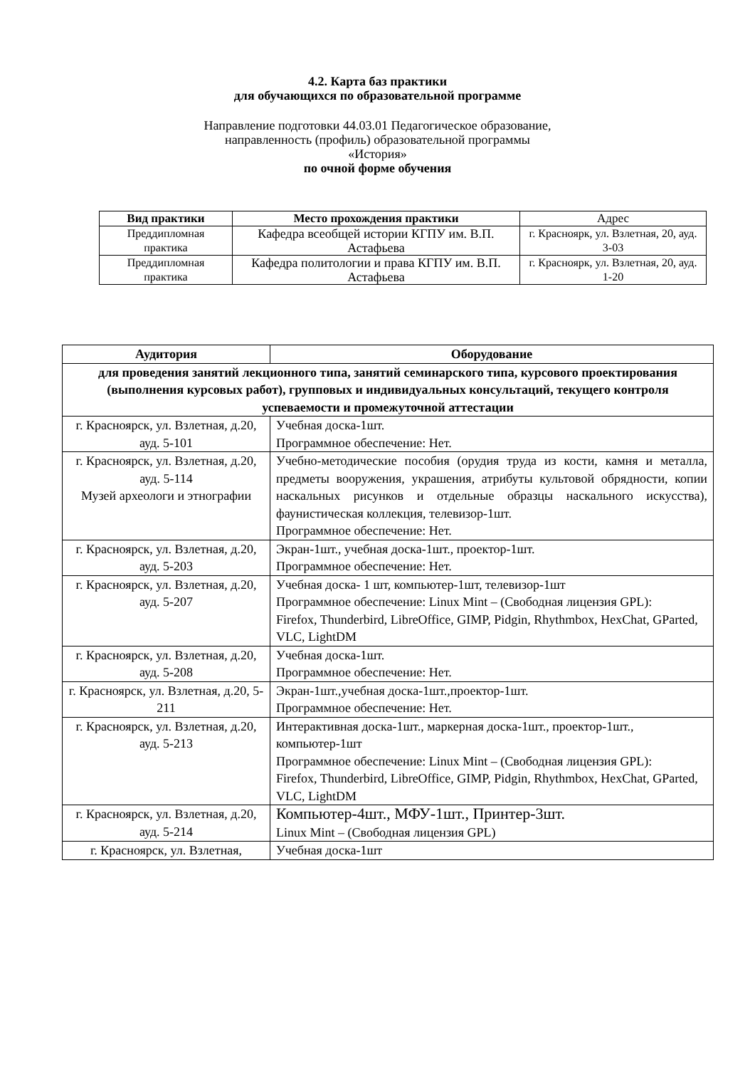4.2. Карта баз практики
для обучающихся по образовательной программе
Направление подготовки 44.03.01 Педагогическое образование,
направленность (профиль) образовательной программы
«История»
по очной форме обучения
| Вид практики | Место прохождения практики | Адрес |
| --- | --- | --- |
| Преддипломная практика | Кафедра всеобщей истории КГПУ им. В.П. Астафьева | г. Красноярк, ул. Взлетная, 20, ауд. 3-03 |
| Преддипломная практика | Кафедра политологии и права КГПУ им. В.П. Астафьева | г. Красноярк, ул. Взлетная, 20, ауд. 1-20 |
| Аудитория | Оборудование |
| --- | --- |
| для проведения занятий лекционного типа, занятий семинарского типа, курсового проектирования (выполнения курсовых работ), групповых и индивидуальных консультаций, текущего контроля успеваемости и промежуточной аттестации | |
| г. Красноярск, ул. Взлетная, д.20, ауд. 5-101 | Учебная доска-1шт. Программное обеспечение: Нет. |
| г. Красноярск, ул. Взлетная, д.20, ауд. 5-114 Музей археологи и этнографии | Учебно-методические пособия (орудия труда из кости, камня и металла, предметы вооружения, украшения, атрибуты культовой обрядности, копии наскальных рисунков и отдельные образцы наскального искусства), фаунистическая коллекция, телевизор-1шт. Программное обеспечение: Нет. |
| г. Красноярск, ул. Взлетная, д.20, ауд. 5-203 | Экран-1шт., учебная доска-1шт., проектор-1шт. Программное обеспечение: Нет. |
| г. Красноярск, ул. Взлетная, д.20, ауд. 5-207 | Учебная доска- 1 шт, компьютер-1шт, телевизор-1шт Программное обеспечение: Linux Mint – (Свободная лицензия GPL): Firefox, Thunderbird, LibreOffice, GIMP, Pidgin, Rhythmbox, HexChat, GParted, VLC, LightDM |
| г. Красноярск, ул. Взлетная, д.20, ауд. 5-208 | Учебная доска-1шт. Программное обеспечение: Нет. |
| г. Красноярск, ул. Взлетная, д.20, 5-211 | Экран-1шт.,учебная доска-1шт.,проектор-1шт. Программное обеспечение: Нет. |
| г. Красноярск, ул. Взлетная, д.20, ауд. 5-213 | Интерактивная доска-1шт., маркерная доска-1шт., проектор-1шт., компьютер-1шт Программное обеспечение: Linux Mint – (Свободная лицензия GPL): Firefox, Thunderbird, LibreOffice, GIMP, Pidgin, Rhythmbox, HexChat, GParted, VLC, LightDM |
| г. Красноярск, ул. Взлетная, д.20, ауд. 5-214 | Компьютер-4шт., МФУ-1шт., Принтер-3шт. Linux Mint – (Свободная лицензия GPL) |
| г. Красноярск, ул. Взлетная, | Учебная доска-1шт |